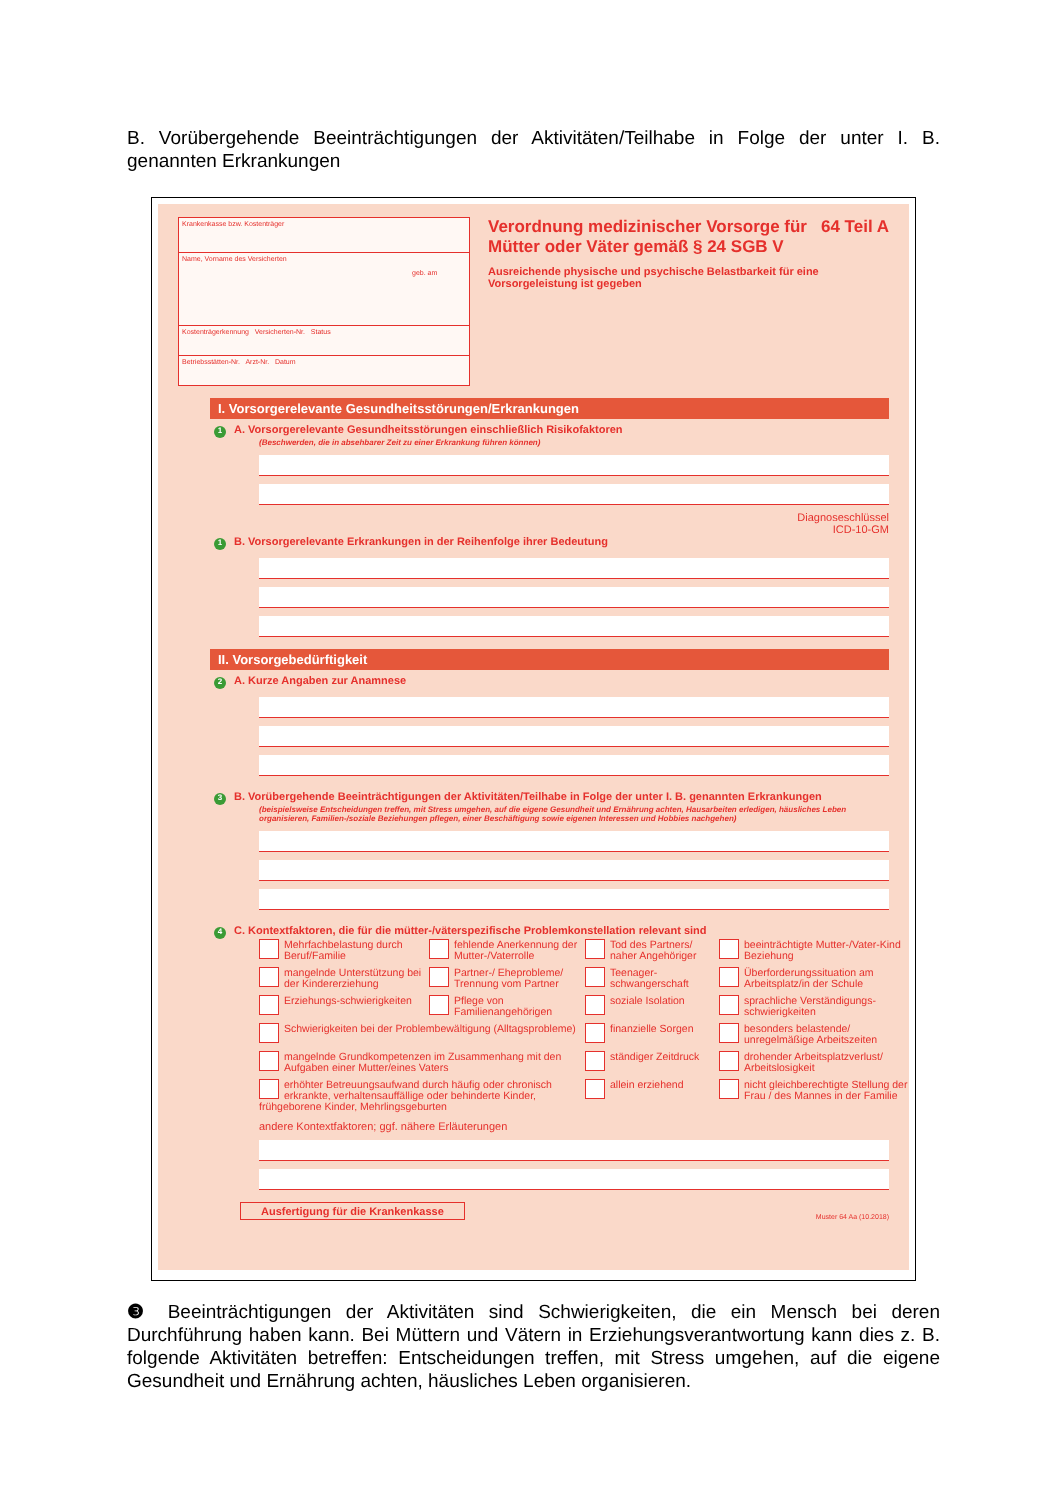B. Vorübergehende Beeinträchtigungen der Aktivitäten/Teilhabe in Folge der unter I. B. genannten Erkrankungen
Krankenkasse bzw. Kostenträger
Name, Vorname des Versicherten
geb. am
Kostenträgerkennung Versicherten-Nr. Status
Betriebsstätten-Nr. Arzt-Nr. Datum
Verordnung medizinischer Vorsorge für Mütter oder Väter gemäß § 24 SGB V
Ausreichende physische und psychische Belastbarkeit für eine Vorsorgeleistung ist gegeben
64 Teil A
I. Vorsorgerelevante Gesundheitsstörungen/Erkrankungen
1 A. Vorsorgerelevante Gesundheitsstörungen einschließlich Risikofaktoren
(Beschwerden, die in absehbarer Zeit zu einer Erkrankung führen können)
Diagnoseschlüssel
ICD-10-GM
1 B. Vorsorgerelevante Erkrankungen in der Reihenfolge ihrer Bedeutung
II. Vorsorgebedürftigkeit
2 A. Kurze Angaben zur Anamnese
3 B. Vorübergehende Beeinträchtigungen der Aktivitäten/Teilhabe in Folge der unter I. B. genannten Erkrankungen
(beispielsweise Entscheidungen treffen, mit Stress umgehen, auf die eigene Gesundheit und Ernährung achten, Hausarbeiten erledigen, häusliches Leben organisieren, Familien-/soziale Beziehungen pflegen, einer Beschäftigung sowie eigenen Interessen und Hobbies nachgehen)
4 C. Kontextfaktoren, die für die mütter-/väterspezifische Problemkonstellation relevant sind
Mehrfachbelastung durch Beruf/Familie fehlende Anerkennung der Mutter-/Vaterrolle Tod des Partners/ naher Angehöriger beeinträchtigte Mutter-/Vater-Kind Beziehung mangelnde Unterstützung bei der Kindererziehung Partner-/ Eheprobleme/ Trennung vom Partner Teenager-schwangerschaft Überforderungssituation am Arbeitsplatz/in der Schule Erziehungs-schwierigkeiten Pflege von Familienangehörigen soziale Isolation sprachliche Verständigungs-schwierigkeiten Schwierigkeiten bei der Problembewältigung (Alltagsprobleme) finanzielle Sorgen besonders belastende/ unregelmäßige Arbeitszeiten mangelnde Grundkompetenzen im Zusammenhang mit den Aufgaben einer Mutter/eines Vaters ständiger Zeitdruck drohender Arbeitsplatzverlust/ Arbeitslosigkeit erhöhter Betreuungsaufwand durch häufig oder chronisch erkrankte, verhaltensauffällige oder behinderte Kinder, frühgeborene Kinder, Mehrlingsgeburten allein erziehend nicht gleichberechtigte Stellung der Frau / des Mannes in der Familie
andere Kontextfaktoren; ggf. nähere Erläuterungen
Ausfertigung für die Krankenkasse Muster 64 Aa (10.2018)
❸ Beeinträchtigungen der Aktivitäten sind Schwierigkeiten, die ein Mensch bei deren Durchführung haben kann. Bei Müttern und Vätern in Erziehungsverantwortung kann dies z. B. folgende Aktivitäten betreffen: Entscheidungen treffen, mit Stress umgehen, auf die eigene Gesundheit und Ernährung achten, häusliches Leben organisieren.